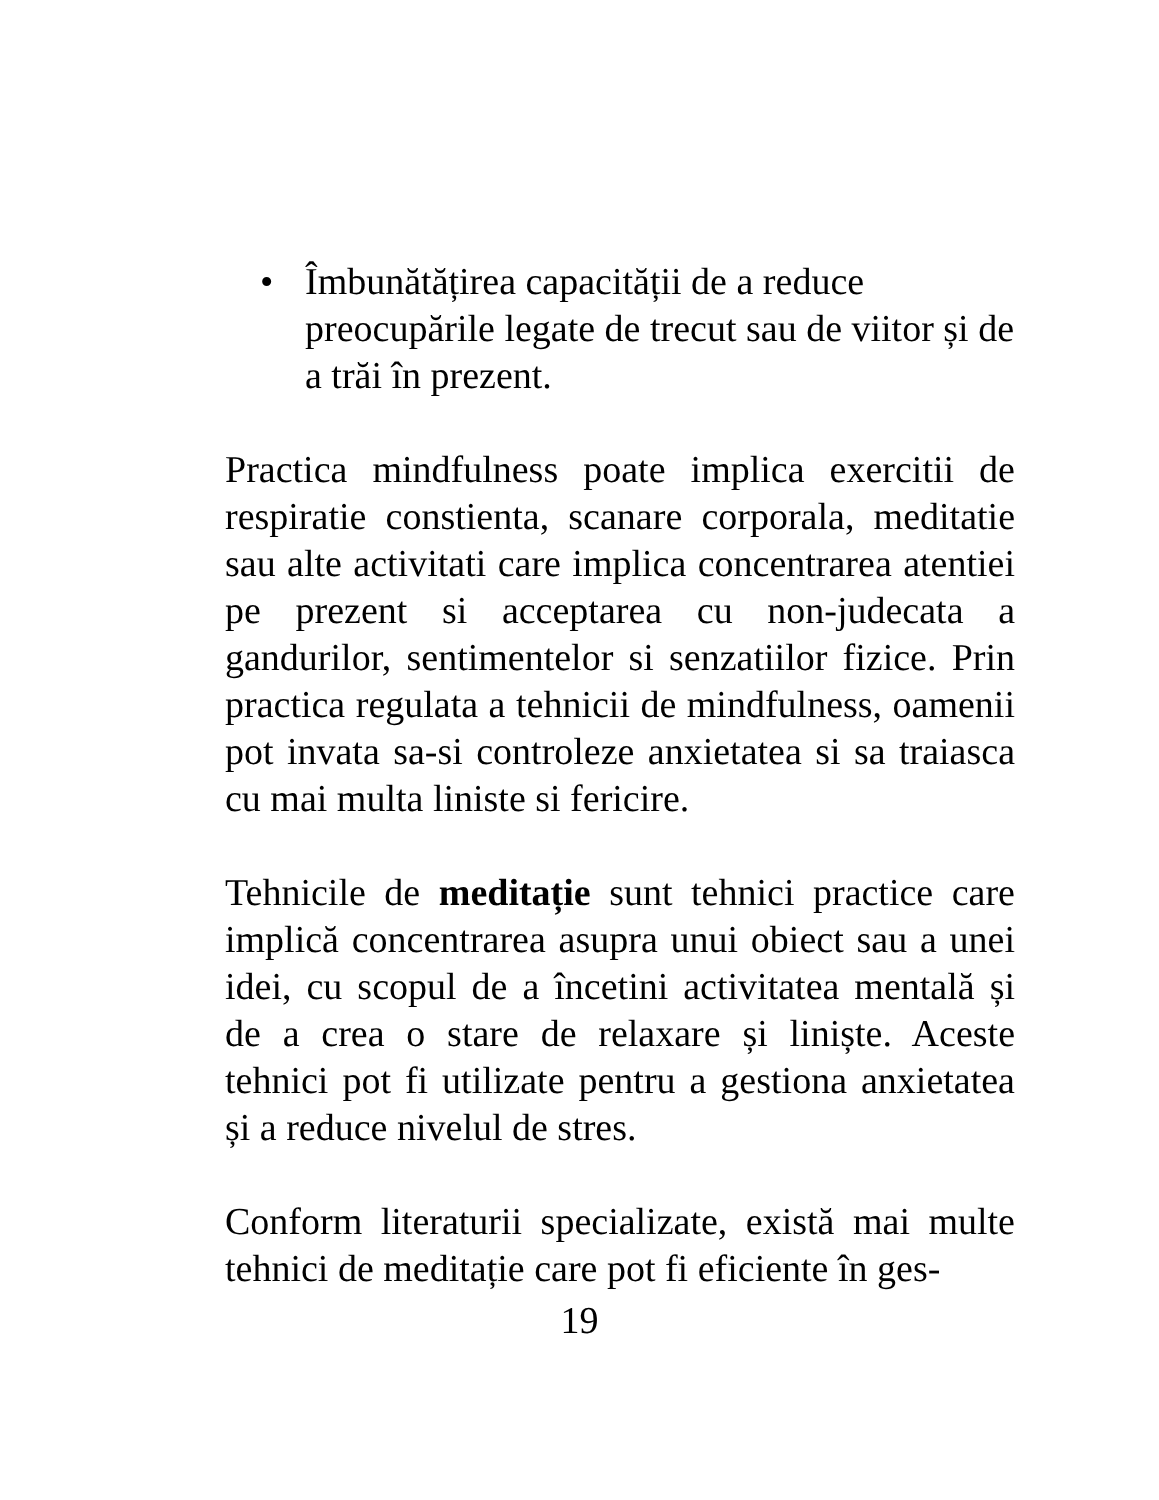• Îmbunătățirea capacității de a reduce preocupările legate de trecut sau de viitor și de a trăi în prezent.
Practica mindfulness poate implica exercitii de respiratie constienta, scanare corporala, meditatie sau alte activitati care implica concentrarea atentiei pe prezent si acceptarea cu non-judecata a gandurilor, sentimentelor si senzatiilor fizice. Prin practica regulata a tehnicii de mindfulness, oamenii pot invata sa-si controleze anxietatea si sa traiasca cu mai multa liniste si fericire.
Tehnicile de meditație sunt tehnici practice care implică concentrarea asupra unui obiect sau a unei idei, cu scopul de a încetini activitatea mentală și de a crea o stare de relaxare și liniște. Aceste tehnici pot fi utilizate pentru a gestiona anxietatea și a reduce nivelul de stres.
Conform literaturii specializate, există mai multe tehnici de meditație care pot fi eficiente în ges-
19